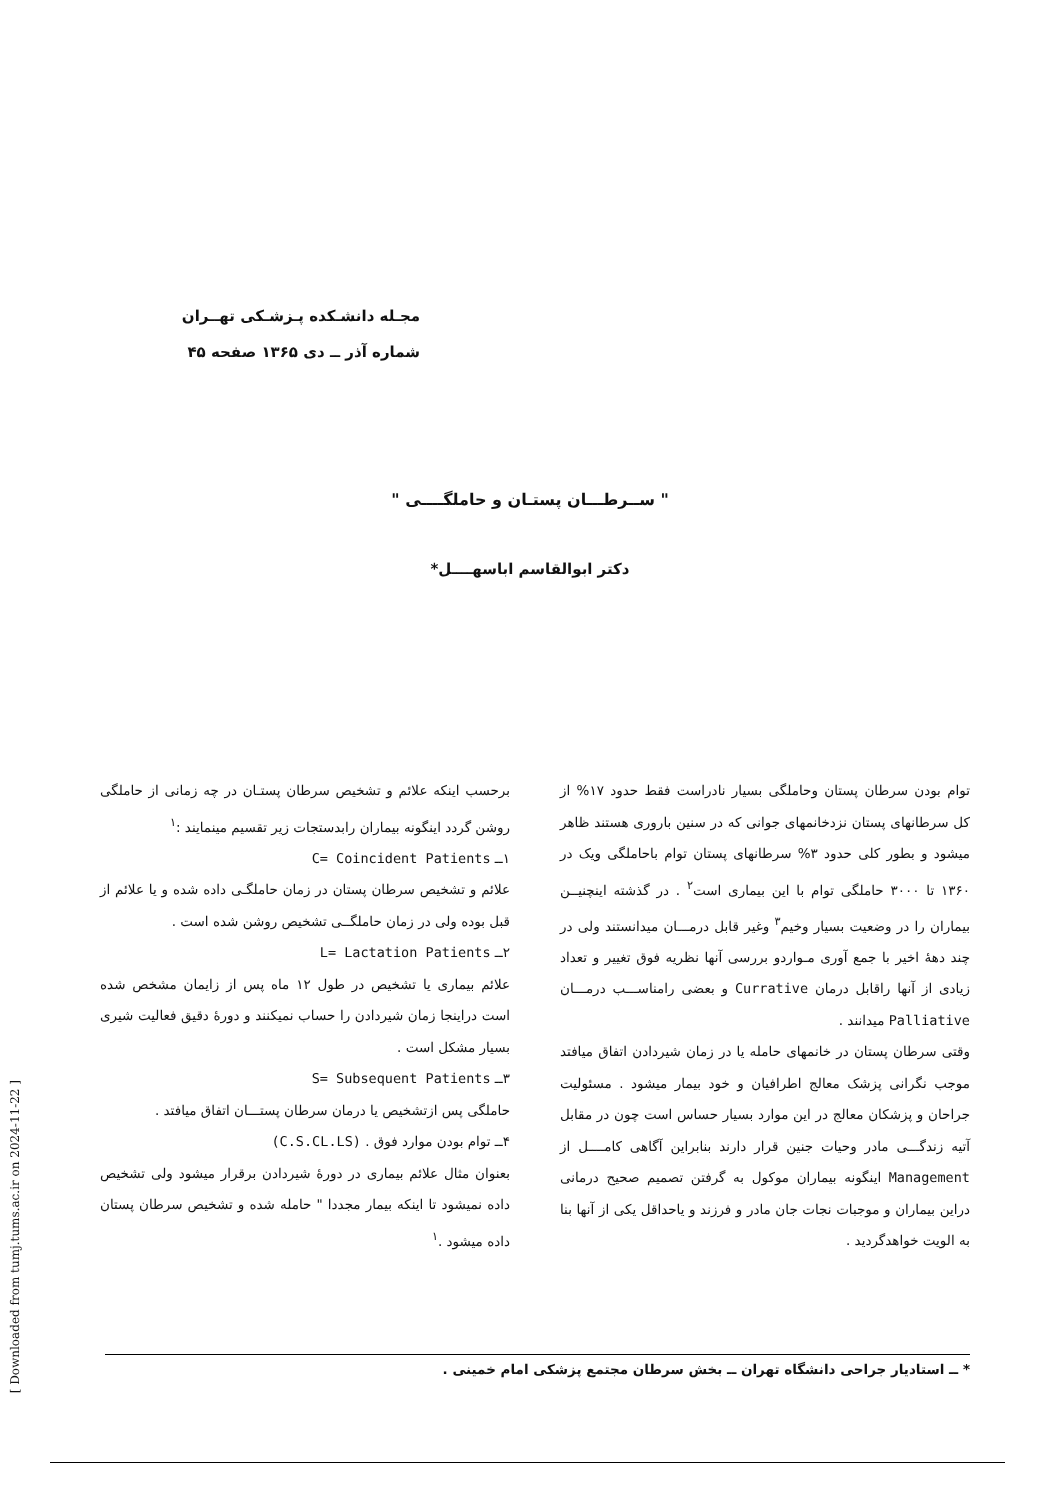مجـله دانشـکده پـزشـکی تهــران
شماره آذر ــ دی ۱۳۶۵ صفحه ۴۵
" ســرطـــان پستـان و حاملگــــی "
دکتر ابوالقاسم اباسهــــل*
توام بودن سرطان پستان وحاملگی بسیار نادراست فقط حدود ۱۷% از کل سرطانهای پستان نزدخانمهای جوانی که در سنین باروری هستند ظاهر میشود و بطور کلی حدود ۳% سرطانهای پستان توام باحاملگی ویک در ۱۳۶۰ تا ۳۰۰۰ حاملگی توام با این بیماری است<sup>۲</sup> . در گذشته اینچنیــن بیماران را در وضعیت بسیار وخیم<sup>۳</sup> وغیر قابل درمـــان میدانستند ولی در چند دههٔ اخیر با جمع آوری مـواردو بررسی آنها نظریه فوق تغییر و تعداد زیادی از آنها راقابل درمان Currative و بعضی رامناســـب درمـــان Palliative میدانند .
وقتی سرطان پستان در خانمهای حامله یا در زمان شیردادن اتفاق میافتد موجب نگرانی پزشک معالج اطرافیان و خود بیمار میشود . مسئولیت جراحان و پزشکان معالج در این موارد بسیار حساس است چون در مقابل آتیه زندگـــی مادر وحیات جنین قرار دارند بنابراین آگاهی کامــــل از Management اینگونه بیماران موکول به گرفتن تصمیم صحیح درمانی دراین بیماران و موجبات نجات جان مادر و فرزند و یاحداقل یکی از آنها بنا به الویت خواهدگردید .
برحسب اینکه علائم و تشخیص سرطان پستـان در چه زمانی از حاملگی روشن گردد اینگونه بیماران رابدستجات زیر تقسیم مینمایند :<sup>۱</sup>
۱ــ C= Coincident Patients
علائم و تشخیص سرطان پستان در زمان حاملگـی داده شده و یا علائم از قبل بوده ولی در زمان حاملگــی تشخیص روشن شده است .
۲ــ L= Lactation Patients
علائم بیماری یا تشخیص در طول ۱۲ ماه پس از زایمان مشخص شده است دراینجا زمان شیردادن را حساب نمیکنند و دورهٔ دقیق فعالیت شیری بسیار مشکل است .
۳ــ S= Subsequent Patients
حاملگی پس ازتشخیص یا درمان سرطان پستـــان اتفاق میافتد .
۴ــ توام بودن موارد فوق . (C.S.CL.LS)
بعنوان مثال علائم بیماری در دورهٔ شیردادن برقرار میشود ولی تشخیص داده نمیشود تا اینکه بیمار مجددا " حامله شده و تشخیص سرطان پستان داده میشود .<sup>۱</sup>
* ــ استادیار جراحی دانشگاه تهران ــ بخش سرطان مجتمع پزشکی امام خمینی .
[ Downloaded from tumj.tums.ac.ir on 2024-11-22 ]